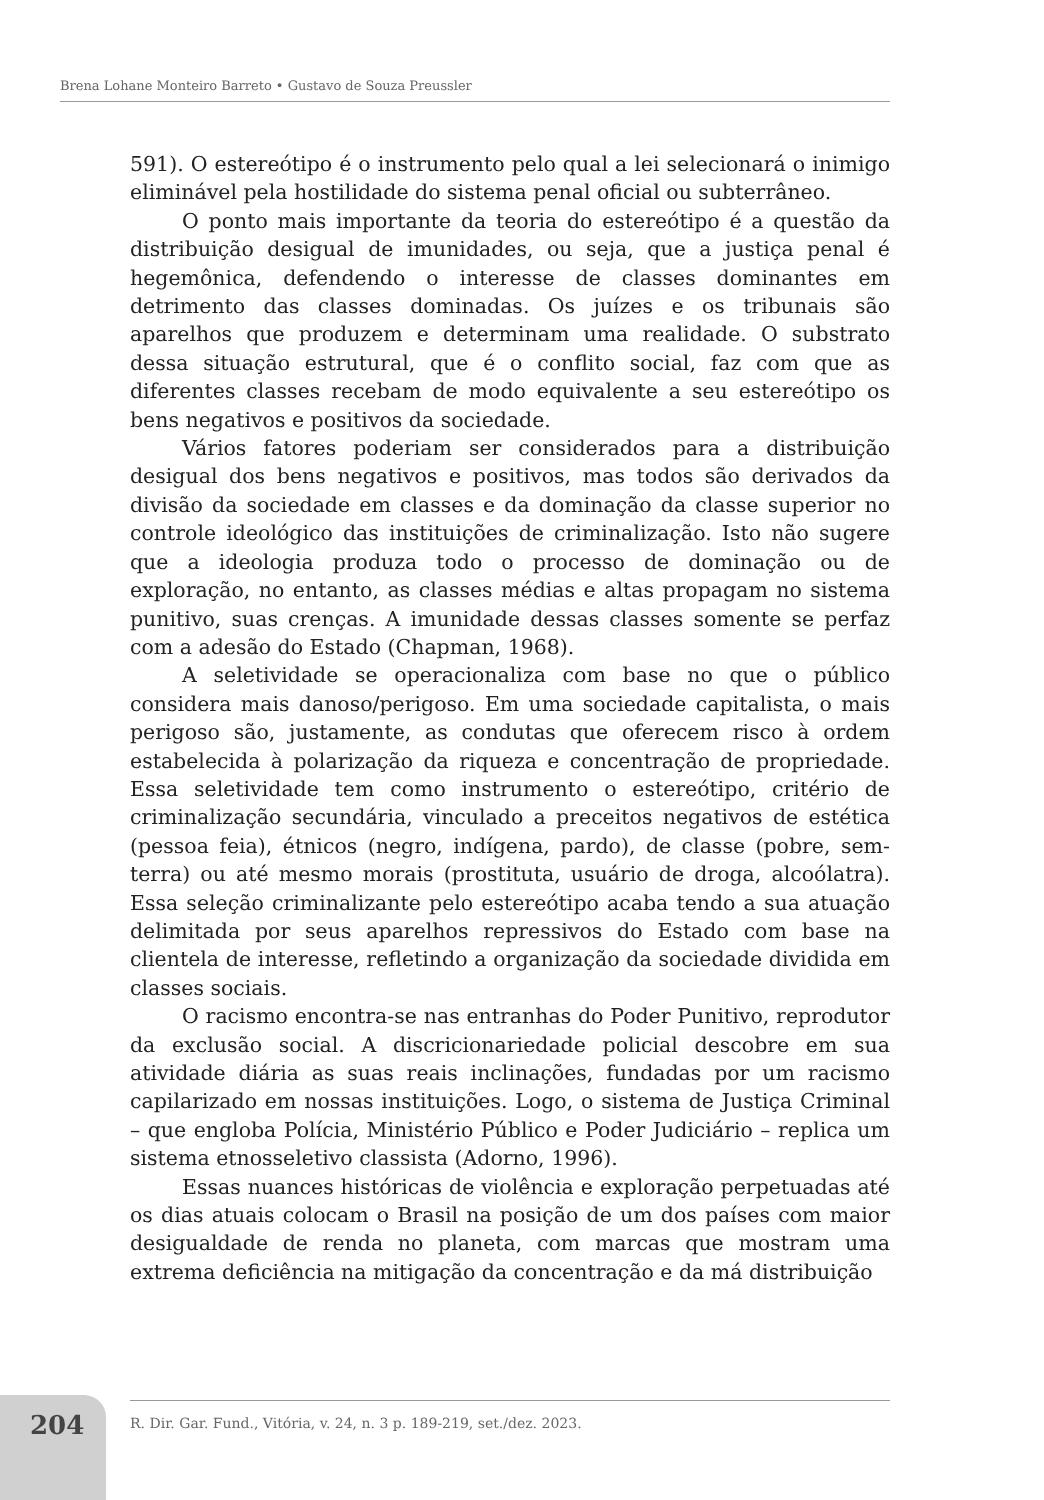Brena Lohane Monteiro Barreto • Gustavo de Souza Preussler
591). O estereótipo é o instrumento pelo qual a lei selecionará o inimigo eliminável pela hostilidade do sistema penal oficial ou subterrâneo.
O ponto mais importante da teoria do estereótipo é a questão da distribuição desigual de imunidades, ou seja, que a justiça penal é hegemônica, defendendo o interesse de classes dominantes em detrimento das classes dominadas. Os juízes e os tribunais são aparelhos que produzem e determinam uma realidade. O substrato dessa situação estrutural, que é o conflito social, faz com que as diferentes classes recebam de modo equivalente a seu estereótipo os bens negativos e positivos da sociedade.
Vários fatores poderiam ser considerados para a distribuição desigual dos bens negativos e positivos, mas todos são derivados da divisão da sociedade em classes e da dominação da classe superior no controle ideológico das instituições de criminalização. Isto não sugere que a ideologia produza todo o processo de dominação ou de exploração, no entanto, as classes médias e altas propagam no sistema punitivo, suas crenças. A imunidade dessas classes somente se perfaz com a adesão do Estado (Chapman, 1968).
A seletividade se operacionaliza com base no que o público considera mais danoso/perigoso. Em uma sociedade capitalista, o mais perigoso são, justamente, as condutas que oferecem risco à ordem estabelecida à polarização da riqueza e concentração de propriedade. Essa seletividade tem como instrumento o estereótipo, critério de criminalização secundária, vinculado a preceitos negativos de estética (pessoa feia), étnicos (negro, indígena, pardo), de classe (pobre, sem-terra) ou até mesmo morais (prostituta, usuário de droga, alcoólatra). Essa seleção criminalizante pelo estereótipo acaba tendo a sua atuação delimitada por seus aparelhos repressivos do Estado com base na clientela de interesse, refletindo a organização da sociedade dividida em classes sociais.
O racismo encontra-se nas entranhas do Poder Punitivo, reprodutor da exclusão social. A discricionariedade policial descobre em sua atividade diária as suas reais inclinações, fundadas por um racismo capilarizado em nossas instituições. Logo, o sistema de Justiça Criminal – que engloba Polícia, Ministério Público e Poder Judiciário – replica um sistema etnosseletivo classista (Adorno, 1996).
Essas nuances históricas de violência e exploração perpetuadas até os dias atuais colocam o Brasil na posição de um dos países com maior desigualdade de renda no planeta, com marcas que mostram uma extrema deficiência na mitigação da concentração e da má distribuição
204
R. Dir. Gar. Fund., Vitória, v. 24, n. 3 p. 189-219, set./dez. 2023.